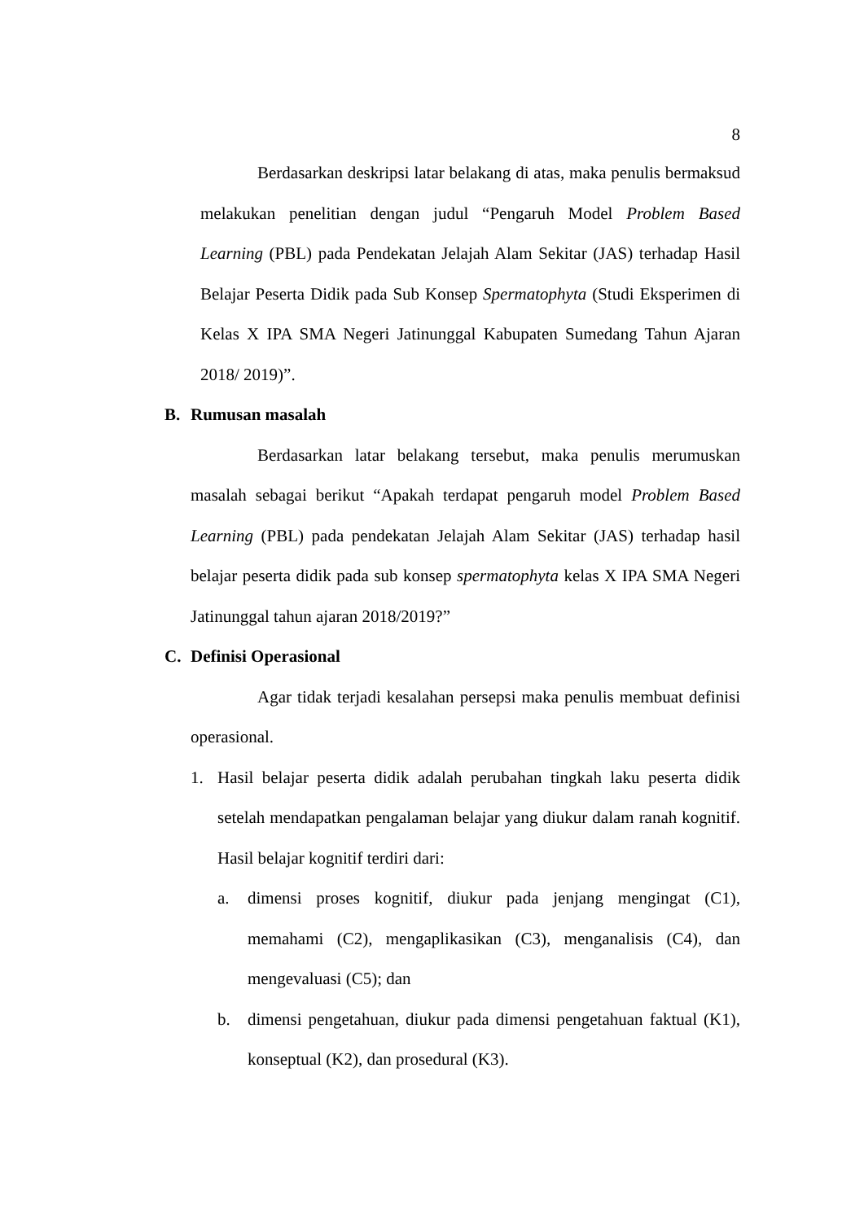8
Berdasarkan deskripsi latar belakang di atas, maka penulis bermaksud melakukan penelitian dengan judul “Pengaruh Model Problem Based Learning (PBL) pada Pendekatan Jelajah Alam Sekitar (JAS) terhadap Hasil Belajar Peserta Didik pada Sub Konsep Spermatophyta (Studi Eksperimen di Kelas X IPA SMA Negeri Jatinunggal Kabupaten Sumedang Tahun Ajaran 2018/ 2019)”.
B. Rumusan masalah
Berdasarkan latar belakang tersebut, maka penulis merumuskan masalah sebagai berikut “Apakah terdapat pengaruh model Problem Based Learning (PBL) pada pendekatan Jelajah Alam Sekitar (JAS) terhadap hasil belajar peserta didik pada sub konsep spermatophyta kelas X IPA SMA Negeri Jatinunggal tahun ajaran 2018/2019?”
C. Definisi Operasional
Agar tidak terjadi kesalahan persepsi maka penulis membuat definisi operasional.
1. Hasil belajar peserta didik adalah perubahan tingkah laku peserta didik setelah mendapatkan pengalaman belajar yang diukur dalam ranah kognitif. Hasil belajar kognitif terdiri dari:
a. dimensi proses kognitif, diukur pada jenjang mengingat (C1), memahami (C2), mengaplikasikan (C3), menganalisis (C4), dan mengevaluasi (C5); dan
b. dimensi pengetahuan, diukur pada dimensi pengetahuan faktual (K1), konseptual (K2), dan prosedural (K3).